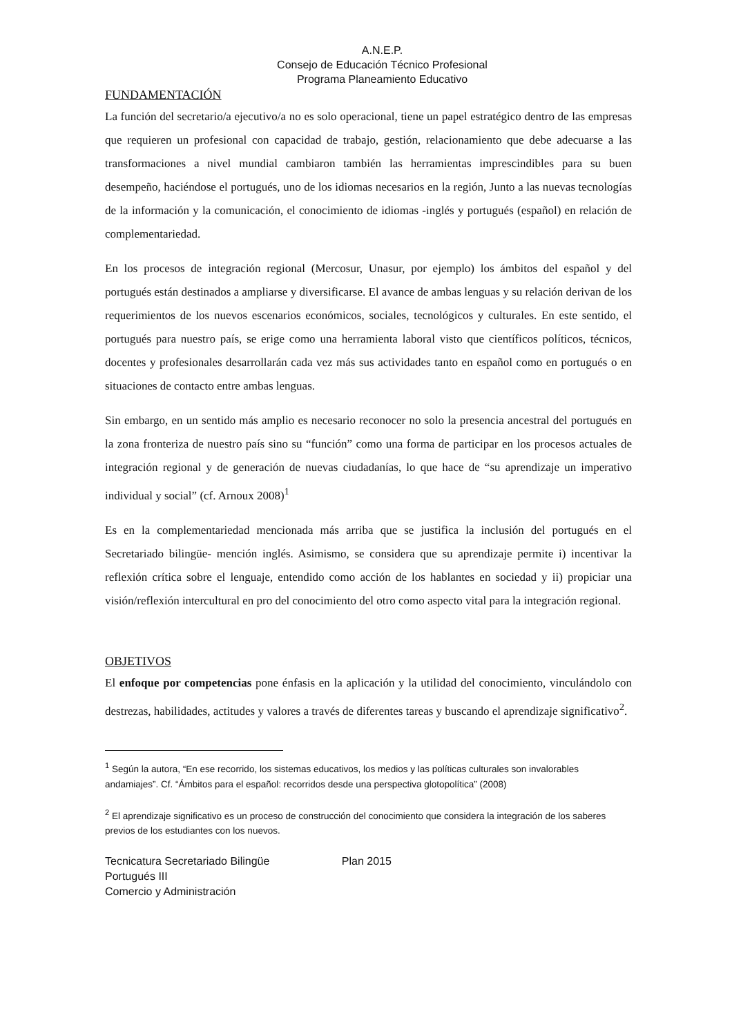A.N.E.P.
Consejo de Educación Técnico Profesional
Programa Planeamiento Educativo
FUNDAMENTACIÓN
La función del secretario/a ejecutivo/a no es solo operacional, tiene un papel estratégico dentro de las empresas que requieren un profesional con capacidad de trabajo, gestión, relacionamiento que debe adecuarse a las transformaciones a nivel mundial cambiaron también las herramientas imprescindibles para su buen desempeño, haciéndose el portugués, uno de los idiomas necesarios en la región, Junto a las nuevas tecnologías de la información y la comunicación, el conocimiento de idiomas -inglés y portugués (español) en relación de complementariedad.
En los procesos de integración regional (Mercosur, Unasur, por ejemplo) los ámbitos del español y del portugués están destinados a ampliarse y diversificarse. El avance de ambas lenguas y su relación derivan de los requerimientos de los nuevos escenarios económicos, sociales, tecnológicos y culturales. En este sentido, el portugués para nuestro país, se erige como una herramienta laboral visto que científicos políticos, técnicos, docentes y profesionales desarrollarán cada vez más sus actividades tanto en español como en portugués o en situaciones de contacto entre ambas lenguas.
Sin embargo, en un sentido más amplio es necesario reconocer no solo la presencia ancestral del portugués en la zona fronteriza de nuestro país sino su “función” como una forma de participar en los procesos actuales de integración regional y de generación de nuevas ciudadanías, lo que hace de “su aprendizaje un imperativo individual y social” (cf. Arnoux 2008)<sup>1</sup>
Es en la complementariedad mencionada más arriba que se justifica la inclusión del portugués en el Secretariado bilingüe- mención inglés. Asimismo, se considera que su aprendizaje permite i) incentivar la reflexión crítica sobre el lenguaje, entendido como acción de los hablantes en sociedad y ii) propiciar una visión/reflexión intercultural en pro del conocimiento del otro como aspecto vital para la integración regional.
OBJETIVOS
El enfoque por competencias pone énfasis en la aplicación y la utilidad del conocimiento, vinculándolo con destrezas, habilidades, actitudes y valores a través de diferentes tareas y buscando el aprendizaje significativo<sup>2</sup>.
<sup>1</sup> Según la autora, “En ese recorrido, los sistemas educativos, los medios y las políticas culturales son invalorables andamiajes”. Cf. “Ámbitos para el español: recorridos desde una perspectiva glotopolítica” (2008)
<sup>2</sup> El aprendizaje significativo es un proceso de construcción del conocimiento que considera la integración de los saberes previos de los estudiantes con los nuevos.
Tecnicatura Secretariado Bilingüe Plan 2015
Portugués III
Comercio y Administración